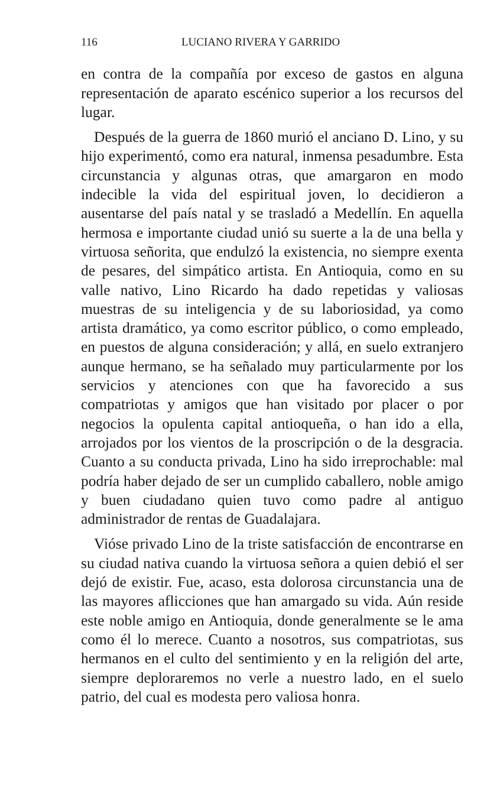116 LUCIANO RIVERA Y GARRIDO
en contra de la compañía por exceso de gastos en alguna representación de aparato escénico superior a los recursos del lugar.
Después de la guerra de 1860 murió el anciano D. Lino, y su hijo experimentó, como era natural, inmensa pesadumbre. Esta circunstancia y algunas otras, que amargaron en modo indecible la vida del espiritual joven, lo decidieron a ausentarse del país natal y se trasladó a Medellín. En aquella hermosa e importante ciudad unió su suerte a la de una bella y virtuosa señorita, que endulzó la existencia, no siempre exenta de pesares, del simpático artista. En Antioquia, como en su valle nativo, Lino Ricardo ha dado repetidas y valiosas muestras de su inteligencia y de su laboriosidad, ya como artista dramático, ya como escritor público, o como empleado, en puestos de alguna consideración; y allá, en suelo extranjero aunque hermano, se ha señalado muy particularmente por los servicios y atenciones con que ha favorecido a sus compatriotas y amigos que han visitado por placer o por negocios la opulenta capital antioqueña, o han ido a ella, arrojados por los vientos de la proscripción o de la desgracia. Cuanto a su conducta privada, Lino ha sido irreprochable: mal podría haber dejado de ser un cumplido caballero, noble amigo y buen ciudadano quien tuvo como padre al antiguo administrador de rentas de Guadalajara.
Vióse privado Lino de la triste satisfacción de encontrarse en su ciudad nativa cuando la virtuosa señora a quien debió el ser dejó de existir. Fue, acaso, esta dolorosa circunstancia una de las mayores aflicciones que han amargado su vida. Aún reside este noble amigo en Antioquia, donde generalmente se le ama como él lo merece. Cuanto a nosotros, sus compatriotas, sus hermanos en el culto del sentimiento y en la religión del arte, siempre deploraremos no verle a nuestro lado, en el suelo patrio, del cual es modesta pero valiosa honra.